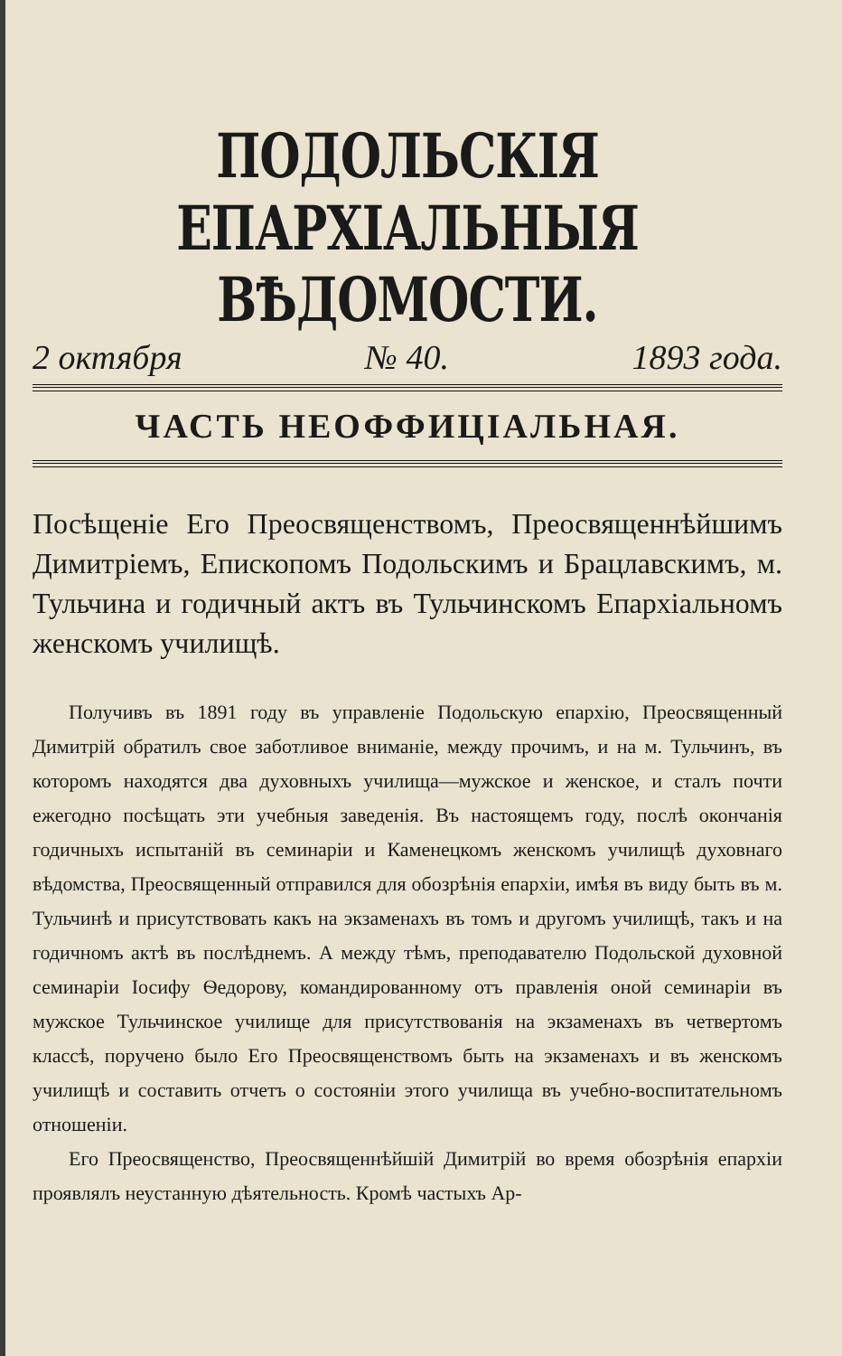ПОДОЛЬСКІЯ ЕПАРХІАЛЬНЫЯ ВѢДОМОСТИ.
2 октября № 40. 1893 года.
ЧАСТЬ НЕОФФИЦІАЛЬНАЯ.
Посѣщеніе Его Преосвященствомъ, Преосвященнѣйшимъ Димитріемъ, Епископомъ Подольскимъ и Брацлавскимъ, м. Тульчина и годичный актъ въ Тульчинскомъ Епархіальномъ женскомъ училищѣ.
Получивъ въ 1891 году въ управленіе Подольскую епархію, Преосвященный Димитрій обратилъ свое заботливое вниманіе, между прочимъ, и на м. Тульчинъ, въ которомъ находятся два духовныхъ училища—мужское и женское, и сталъ почти ежегодно посѣщать эти учебныя заведенія. Въ настоящемъ году, послѣ окончанія годичныхъ испытаній въ семинаріи и Каменецкомъ женскомъ училищѣ духовнаго вѣдомства, Преосвященный отправился для обозрѣнія епархіи, имѣя въ виду быть въ м. Тульчинѣ и присутствовать какъ на экзаменахъ въ томъ и другомъ училищѣ, такъ и на годичномъ актѣ въ послѣднемъ. А между тѣмъ, преподавателю Подольской духовной семинаріи Іосифу Ѳедорову, командированному отъ правленія оной семинаріи въ мужское Тульчинское училище для присутствованія на экзаменахъ въ четвертомъ классѣ, поручено было Его Преосвященствомъ быть на экзаменахъ и въ женскомъ училищѣ и составить отчетъ о состояніи этого училища въ учебно-воспитательномъ отношеніи.
Его Преосвященство, Преосвященнѣйшій Димитрій во время обозрѣнія епархіи проявлялъ неустанную дѣятельность. Кромѣ частыхъ Ар-